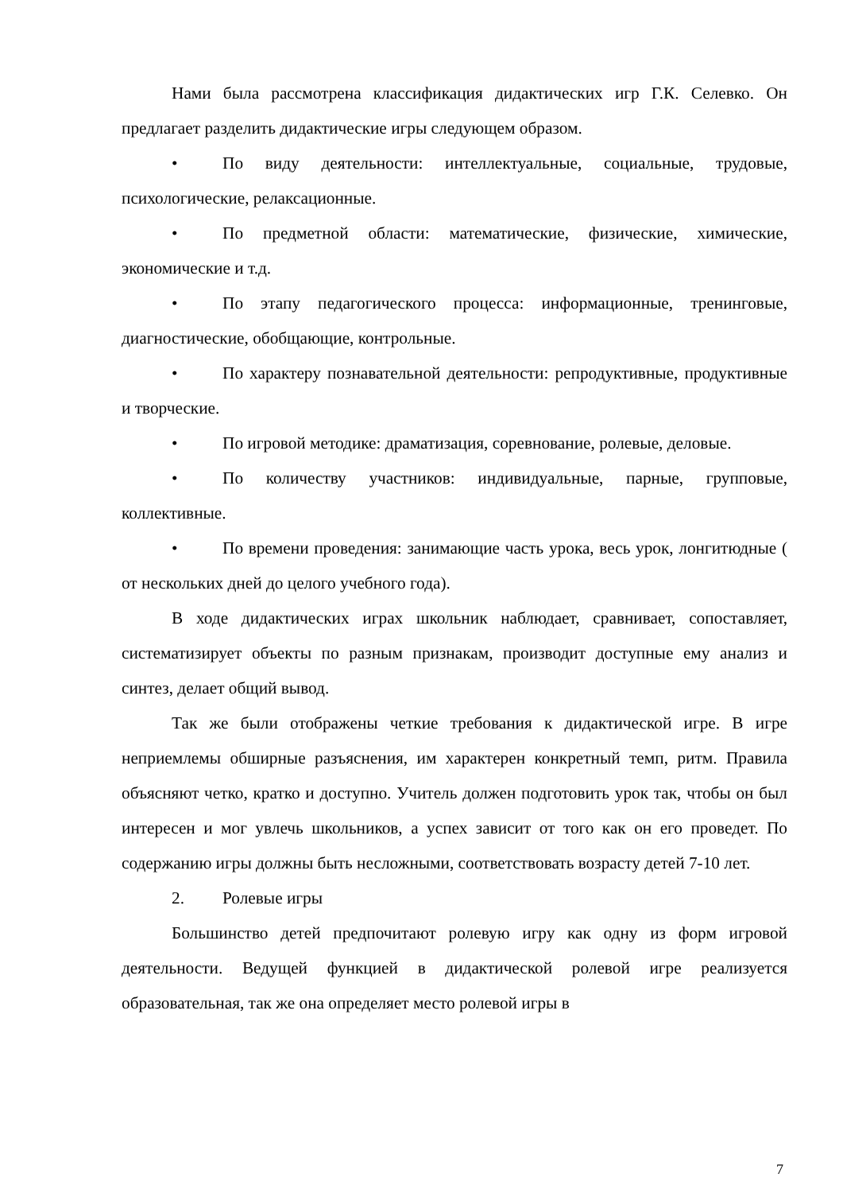Нами была рассмотрена классификация дидактических игр Г.К. Селевко. Он предлагает разделить дидактические игры следующем образом.
• По виду деятельности: интеллектуальные, социальные, трудовые, психологические, релаксационные.
• По предметной области: математические, физические, химические, экономические и т.д.
• По этапу педагогического процесса: информационные, тренинговые, диагностические, обобщающие, контрольные.
• По характеру познавательной деятельности: репродуктивные, продуктивные и творческие.
• По игровой методике: драматизация, соревнование, ролевые, деловые.
• По количеству участников: индивидуальные, парные, групповые, коллективные.
• По времени проведения: занимающие часть урока, весь урок, лонгитюдные ( от нескольких дней до целого учебного года).
В ходе дидактических играх школьник наблюдает, сравнивает, сопоставляет, систематизирует объекты по разным признакам, производит доступные ему анализ и синтез, делает общий вывод.
Так же были отображены четкие требования к дидактической игре. В игре неприемлемы обширные разъяснения, им характерен конкретный темп, ритм. Правила объясняют четко, кратко и доступно. Учитель должен подготовить урок так, чтобы он был интересен и мог увлечь школьников, а успех зависит от того как он его проведет. По содержанию игры должны быть несложными, соответствовать возрасту детей 7-10 лет.
2. Ролевые игры
Большинство детей предпочитают ролевую игру как одну из форм игровой деятельности. Ведущей функцией в дидактической ролевой игре реализуется образовательная, так же она определяет место ролевой игры в
7